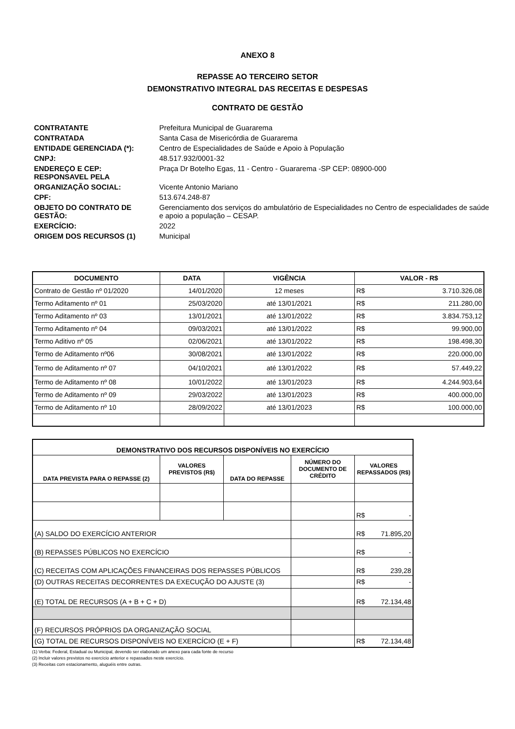ANEXO 8
REPASSE AO TERCEIRO SETOR
DEMONSTRATIVO INTEGRAL DAS RECEITAS E DESPESAS
CONTRATO DE GESTÃO
| CONTRATANTE | Prefeitura Municipal de Guararema |
| CONTRATADA | Santa Casa de Misericórdia de Guararema |
| ENTIDADE GERENCIADA (*): | Centro de Especialidades de Saúde e Apoio à População |
| CNPJ: | 48.517.932/0001-32 |
| ENDEREÇO E CEP: RESPONSAVEL PELA | Praça Dr Botelho Egas, 11 - Centro - Guararema -SP CEP: 08900-000 |
| ORGANIZAÇÃO SOCIAL: | Vicente Antonio Mariano |
| CPF: | 513.674.248-87 |
| OBJETO DO CONTRATO DE GESTÃO: | Gerenciamento dos serviços do ambulatório de Especialidades no Centro de especialidades de saúde e apoio a população – CESAP. |
| EXERCÍCIO: | 2022 |
| ORIGEM DOS RECURSOS (1) | Municipal |
| DOCUMENTO | DATA | VIGÊNCIA | VALOR - R$ | |
| --- | --- | --- | --- | --- |
| Contrato de Gestão nº 01/2020 | 14/01/2020 | 12 meses | R$ | 3.710.326,08 |
| Termo Aditamento nº 01 | 25/03/2020 | até 13/01/2021 | R$ | 211.280,00 |
| Termo Aditamento nº 03 | 13/01/2021 | até 13/01/2022 | R$ | 3.834.753,12 |
| Termo Aditamento nº 04 | 09/03/2021 | até 13/01/2022 | R$ | 99.900,00 |
| Termo Aditivo nº 05 | 02/06/2021 | até 13/01/2022 | R$ | 198.498,30 |
| Termo de Aditamento nº06 | 30/08/2021 | até 13/01/2022 | R$ | 220.000,00 |
| Termo de Aditamento nº 07 | 04/10/2021 | até 13/01/2022 | R$ | 57.449,22 |
| Termo de Aditamento nº 08 | 10/01/2022 | até 13/01/2023 | R$ | 4.244.903,64 |
| Termo de Aditamento nº 09 | 29/03/2022 | até 13/01/2023 | R$ | 400.000,00 |
| Termo de Aditamento nº 10 | 28/09/2022 | até 13/01/2023 | R$ | 100.000,00 |
| DEMONSTRATIVO DOS RECURSOS DISPONÍVEIS NO EXERCÍCIO | | | | | |
| --- | --- | --- | --- | --- | --- |
| DATA PREVISTA PARA O REPASSE (2) | VALORES PREVISTOS (R$) | DATA DO REPASSE | NÚMERO DO DOCUMENTO DE CRÉDITO | VALORES REPASSADOS (R$) | |
| | | | | R$ | - |
| (A) SALDO DO EXERCÍCIO ANTERIOR | | | | R$ | 71.895,20 |
| (B) REPASSES PÚBLICOS NO EXERCÍCIO | | | | R$ | - |
| (C) RECEITAS COM APLICAÇÕES FINANCEIRAS DOS REPASSES PÚBLICOS | | | | R$ | 239,28 |
| (D) OUTRAS RECEITAS DECORRENTES DA EXECUÇÃO DO AJUSTE (3) | | | | R$ | - |
| (E) TOTAL DE RECURSOS (A + B + C + D) | | | | R$ | 72.134,48 |
| (F) RECURSOS PRÓPRIOS DA ORGANIZAÇÃO SOCIAL | | | | | |
| (G) TOTAL DE RECURSOS DISPONÍVEIS NO EXERCÍCIO (E + F) | | | | R$ | 72.134,48 |
(1) Verba: Federal, Estadual ou Municipal, devendo ser elaborado um anexo para cada fonte de recurso
(2) Incluir valores previstos no exercício anterior e repassados neste exercício.
(3) Receitas com estacionamento, aluguéis entre outras.